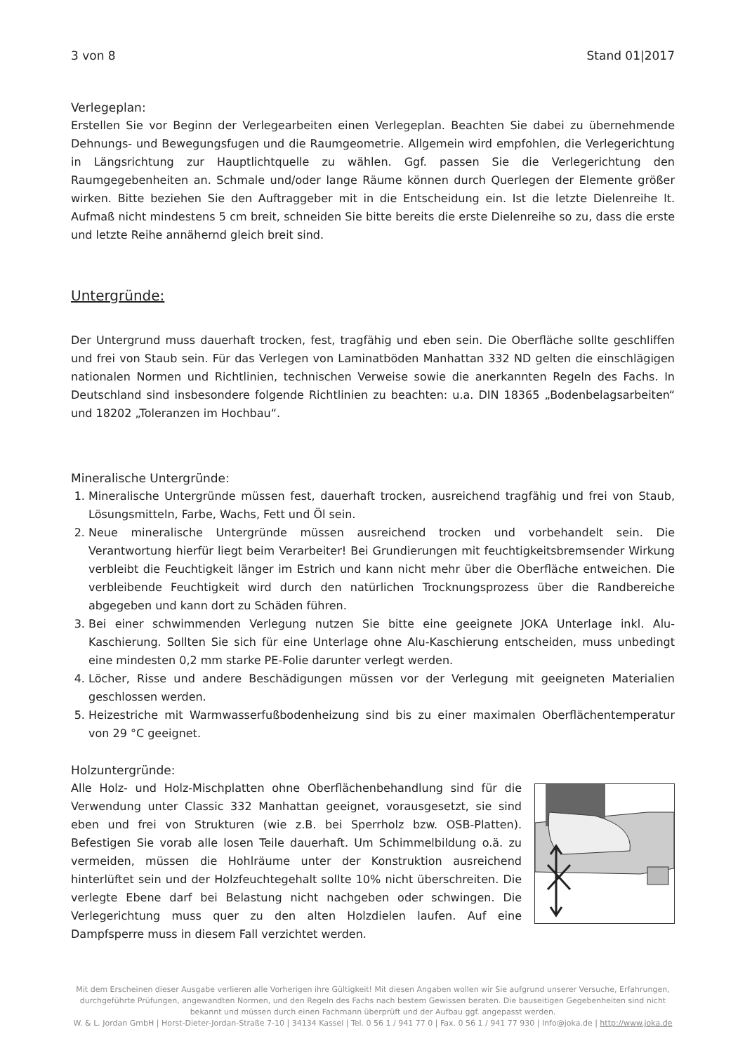3 von 8 Stand 01|2017
Verlegeplan:
Erstellen Sie vor Beginn der Verlegearbeiten einen Verlegeplan. Beachten Sie dabei zu übernehmende Dehnungs- und Bewegungsfugen und die Raumgeometrie. Allgemein wird empfohlen, die Verlegerichtung in Längsrichtung zur Hauptlichtquelle zu wählen. Ggf. passen Sie die Verlegerichtung den Raumgegebenheiten an. Schmale und/oder lange Räume können durch Querlegen der Elemente größer wirken. Bitte beziehen Sie den Auftraggeber mit in die Entscheidung ein. Ist die letzte Dielenreihe lt. Aufmaß nicht mindestens 5 cm breit, schneiden Sie bitte bereits die erste Dielenreihe so zu, dass die erste und letzte Reihe annähernd gleich breit sind.
Untergründe:
Der Untergrund muss dauerhaft trocken, fest, tragfähig und eben sein. Die Oberfläche sollte geschliffen und frei von Staub sein. Für das Verlegen von Laminatböden Manhattan 332 ND gelten die einschlägigen nationalen Normen und Richtlinien, technischen Verweise sowie die anerkannten Regeln des Fachs. In Deutschland sind insbesondere folgende Richtlinien zu beachten: u.a. DIN 18365 „Bodenbelagsarbeiten“ und 18202 „Toleranzen im Hochbau“.
Mineralische Untergründe:
1. Mineralische Untergründe müssen fest, dauerhaft trocken, ausreichend tragfähig und frei von Staub, Lösungsmitteln, Farbe, Wachs, Fett und Öl sein.
2. Neue mineralische Untergründe müssen ausreichend trocken und vorbehandelt sein. Die Verantwortung hierfür liegt beim Verarbeiter! Bei Grundierungen mit feuchtigkeitsbremsender Wirkung verbleibt die Feuchtigkeit länger im Estrich und kann nicht mehr über die Oberfläche entweichen. Die verbleibende Feuchtigkeit wird durch den natürlichen Trocknungsprozess über die Randbereiche abgegeben und kann dort zu Schäden führen.
3. Bei einer schwimmenden Verlegung nutzen Sie bitte eine geeignete JOKA Unterlage inkl. Alu-Kaschierung. Sollten Sie sich für eine Unterlage ohne Alu-Kaschierung entscheiden, muss unbedingt eine mindesten 0,2 mm starke PE-Folie darunter verlegt werden.
4. Löcher, Risse und andere Beschädigungen müssen vor der Verlegung mit geeigneten Materialien geschlossen werden.
5. Heizestriche mit Warmwasserfußbodenheizung sind bis zu einer maximalen Oberflächentemperatur von 29 °C geeignet.
Holzuntergründe:
Alle Holz- und Holz-Mischplatten ohne Oberflächenbehandlung sind für die Verwendung unter Classic 332 Manhattan geeignet, vorausgesetzt, sie sind eben und frei von Strukturen (wie z.B. bei Sperrholz bzw. OSB-Platten). Befestigen Sie vorab alle losen Teile dauerhaft. Um Schimmelbildung o.ä. zu vermeiden, müssen die Hohlräume unter der Konstruktion ausreichend hinterlüftet sein und der Holzfeuchtegehalt sollte 10% nicht überschreiten. Die verlegte Ebene darf bei Belastung nicht nachgeben oder schwingen. Die Verlegerichtung muss quer zu den alten Holzdielen laufen. Auf eine Dampfsperre muss in diesem Fall verzichtet werden.
Mit dem Erscheinen dieser Ausgabe verlieren alle Vorherigen ihre Gültigkeit! Mit diesen Angaben wollen wir Sie aufgrund unserer Versuche, Erfahrungen, durchgeführte Prüfungen, angewandten Normen, und den Regeln des Fachs nach bestem Gewissen beraten. Die bauseitigen Gegebenheiten sind nicht bekannt und müssen durch einen Fachmann überprüft und der Aufbau ggf. angepasst werden.
W. & L. Jordan GmbH | Horst-Dieter-Jordan-Straße 7-10 | 34134 Kassel | Tel. 0 56 1 / 941 77 0 | Fax. 0 56 1 / 941 77 930 | Info@joka.de | http://www.joka.de